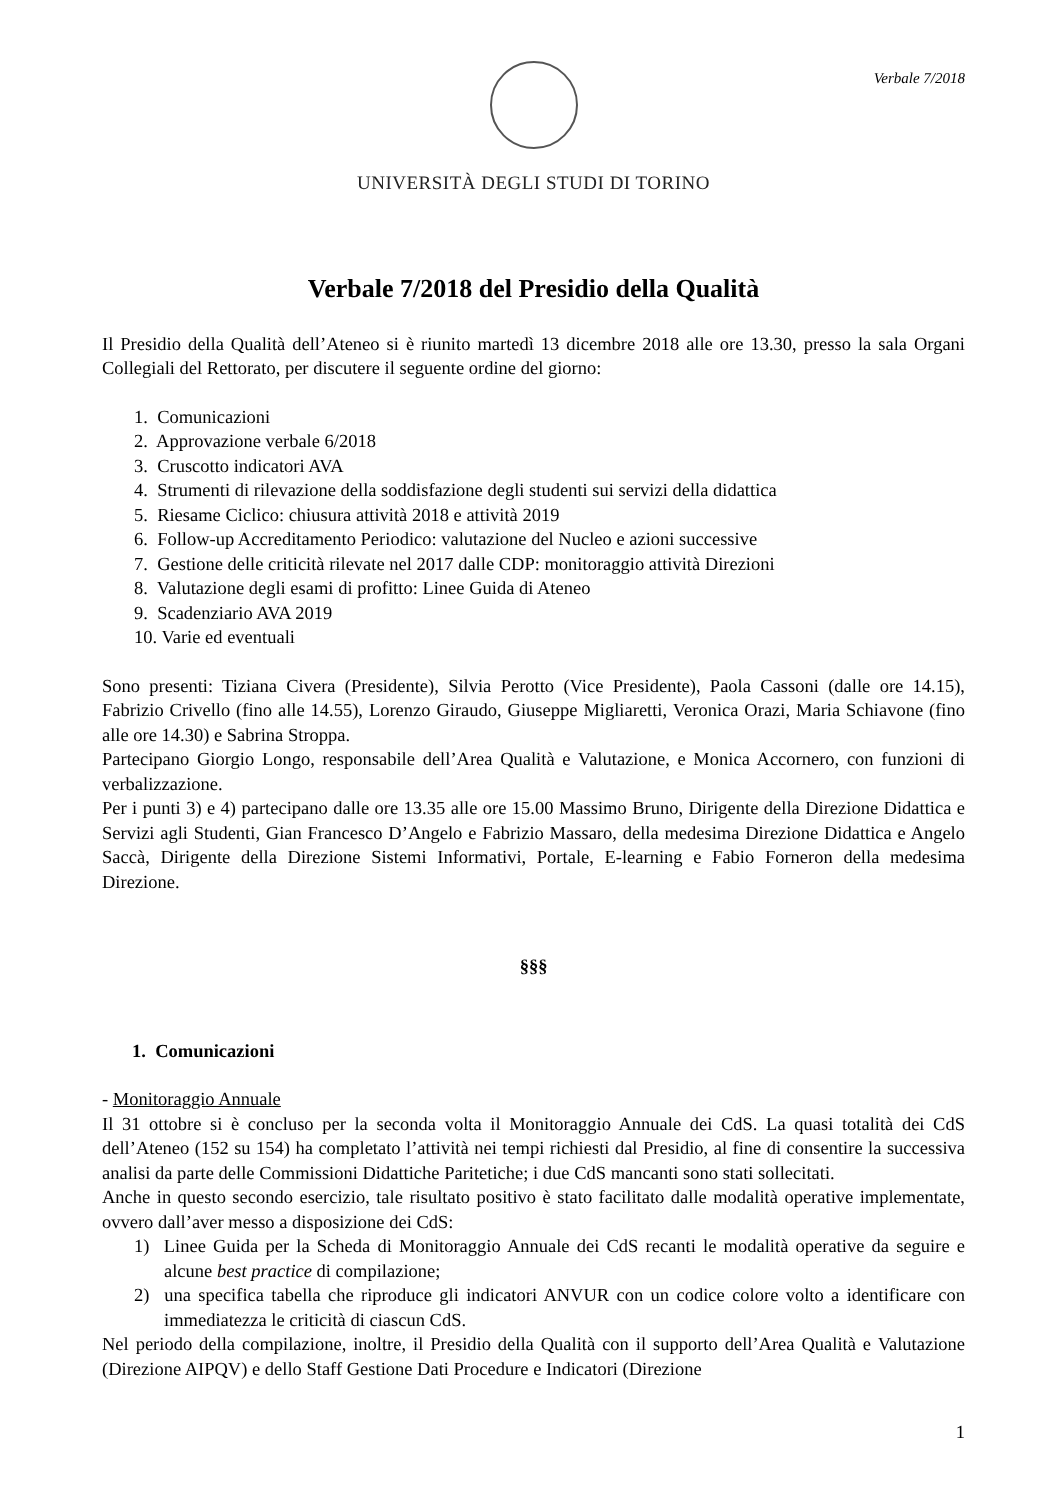Verbale 7/2018
UNIVERSITÀ DEGLI STUDI DI TORINO
Verbale 7/2018 del Presidio della Qualità
Il Presidio della Qualità dell’Ateneo si è riunito martedì 13 dicembre 2018 alle ore 13.30, presso la sala Organi Collegiali del Rettorato, per discutere il seguente ordine del giorno:
1. Comunicazioni
2. Approvazione verbale 6/2018
3. Cruscotto indicatori AVA
4. Strumenti di rilevazione della soddisfazione degli studenti sui servizi della didattica
5. Riesame Ciclico: chiusura attività 2018 e attività 2019
6. Follow-up Accreditamento Periodico: valutazione del Nucleo e azioni successive
7. Gestione delle criticità rilevate nel 2017 dalle CDP: monitoraggio attività Direzioni
8. Valutazione degli esami di profitto: Linee Guida di Ateneo
9. Scadenziario AVA 2019
10. Varie ed eventuali
Sono presenti: Tiziana Civera (Presidente), Silvia Perotto (Vice Presidente), Paola Cassoni (dalle ore 14.15), Fabrizio Crivello (fino alle 14.55), Lorenzo Giraudo, Giuseppe Migliaretti, Veronica Orazi, Maria Schiavone (fino alle ore 14.30) e Sabrina Stroppa.
Partecipano Giorgio Longo, responsabile dell’Area Qualità e Valutazione, e Monica Accornero, con funzioni di verbalizzazione.
Per i punti 3) e 4) partecipano dalle ore 13.35 alle ore 15.00 Massimo Bruno, Dirigente della Direzione Didattica e Servizi agli Studenti, Gian Francesco D’Angelo e Fabrizio Massaro, della medesima Direzione Didattica e Angelo Saccà, Dirigente della Direzione Sistemi Informativi, Portale, E-learning e Fabio Forneron della medesima Direzione.
§§§
1. Comunicazioni
- Monitoraggio Annuale
Il 31 ottobre si è concluso per la seconda volta il Monitoraggio Annuale dei CdS. La quasi totalità dei CdS dell’Ateneo (152 su 154) ha completato l’attività nei tempi richiesti dal Presidio, al fine di consentire la successiva analisi da parte delle Commissioni Didattiche Paritetiche; i due CdS mancanti sono stati sollecitati.
Anche in questo secondo esercizio, tale risultato positivo è stato facilitato dalle modalità operative implementate, ovvero dall’aver messo a disposizione dei CdS:
1) Linee Guida per la Scheda di Monitoraggio Annuale dei CdS recanti le modalità operative da seguire e alcune best practice di compilazione;
2) una specifica tabella che riproduce gli indicatori ANVUR con un codice colore volto a identificare con immediatezza le criticità di ciascun CdS.
Nel periodo della compilazione, inoltre, il Presidio della Qualità con il supporto dell’Area Qualità e Valutazione (Direzione AIPQV) e dello Staff Gestione Dati Procedure e Indicatori (Direzione
1